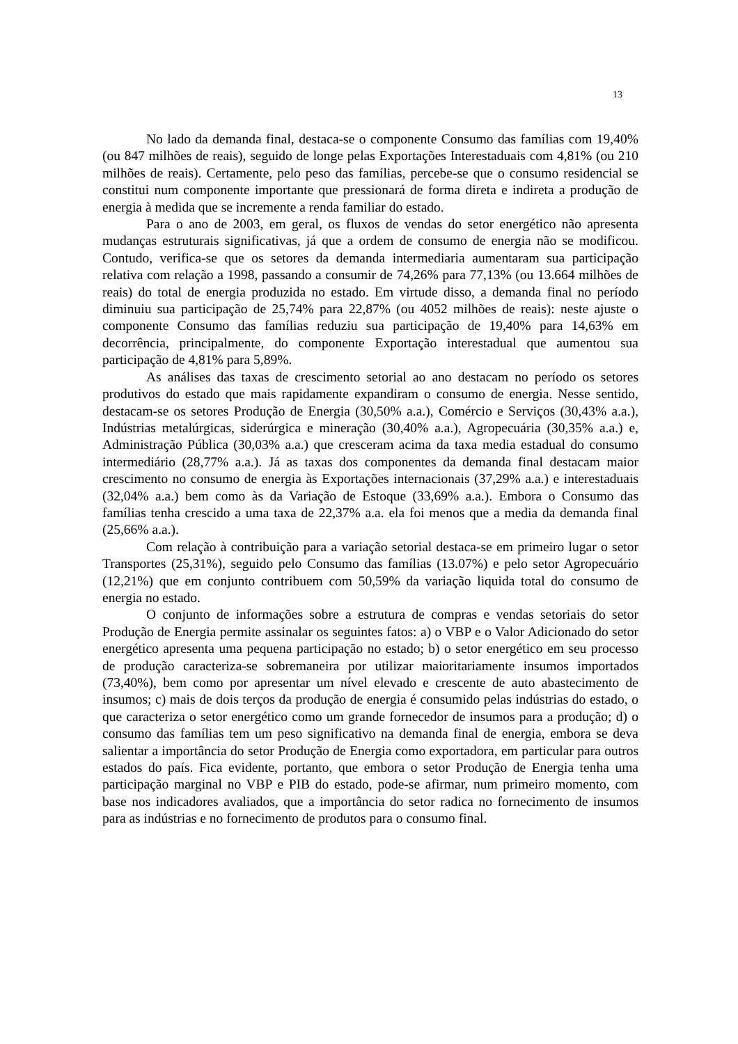13
No lado da demanda final, destaca-se o componente Consumo das famílias com 19,40% (ou 847 milhões de reais), seguido de longe pelas Exportações Interestaduais com 4,81% (ou 210 milhões de reais). Certamente, pelo peso das famílias, percebe-se que o consumo residencial se constitui num componente importante que pressionará de forma direta e indireta a produção de energia à medida que se incremente a renda familiar do estado.
Para o ano de 2003, em geral, os fluxos de vendas do setor energético não apresenta mudanças estruturais significativas, já que a ordem de consumo de energia não se modificou. Contudo, verifica-se que os setores da demanda intermediaria aumentaram sua participação relativa com relação a 1998, passando a consumir de 74,26% para 77,13% (ou 13.664 milhões de reais) do total de energia produzida no estado. Em virtude disso, a demanda final no período diminuiu sua participação de 25,74% para 22,87% (ou 4052 milhões de reais): neste ajuste o componente Consumo das famílias reduziu sua participação de 19,40% para 14,63% em decorrência, principalmente, do componente Exportação interestadual que aumentou sua participação de 4,81% para 5,89%.
As análises das taxas de crescimento setorial ao ano destacam no período os setores produtivos do estado que mais rapidamente expandiram o consumo de energia. Nesse sentido, destacam-se os setores Produção de Energia (30,50% a.a.), Comércio e Serviços (30,43% a.a.), Indústrias metalúrgicas, siderúrgica e mineração (30,40% a.a.), Agropecuária (30,35% a.a.) e, Administração Pública (30,03% a.a.) que cresceram acima da taxa media estadual do consumo intermediário (28,77% a.a.). Já as taxas dos componentes da demanda final destacam maior crescimento no consumo de energia às Exportações internacionais (37,29% a.a.) e interestaduais (32,04% a.a.) bem como às da Variação de Estoque (33,69% a.a.). Embora o Consumo das famílias tenha crescido a uma taxa de 22,37% a.a. ela foi menos que a media da demanda final (25,66% a.a.).
Com relação à contribuição para a variação setorial destaca-se em primeiro lugar o setor Transportes (25,31%), seguido pelo Consumo das famílias (13.07%) e pelo setor Agropecuário (12,21%) que em conjunto contribuem com 50,59% da variação liquida total do consumo de energia no estado.
O conjunto de informações sobre a estrutura de compras e vendas setoriais do setor Produção de Energia permite assinalar os seguintes fatos: a) o VBP e o Valor Adicionado do setor energético apresenta uma pequena participação no estado; b) o setor energético em seu processo de produção caracteriza-se sobremaneira por utilizar maioritariamente insumos importados (73,40%), bem como por apresentar um nível elevado e crescente de auto abastecimento de insumos; c) mais de dois terços da produção de energia é consumido pelas indústrias do estado, o que caracteriza o setor energético como um grande fornecedor de insumos para a produção; d) o consumo das famílias tem um peso significativo na demanda final de energia, embora se deva salientar a importância do setor Produção de Energia como exportadora, em particular para outros estados do país. Fica evidente, portanto, que embora o setor Produção de Energia tenha uma participação marginal no VBP e PIB do estado, pode-se afirmar, num primeiro momento, com base nos indicadores avaliados, que a importância do setor radica no fornecimento de insumos para as indústrias e no fornecimento de produtos para o consumo final.